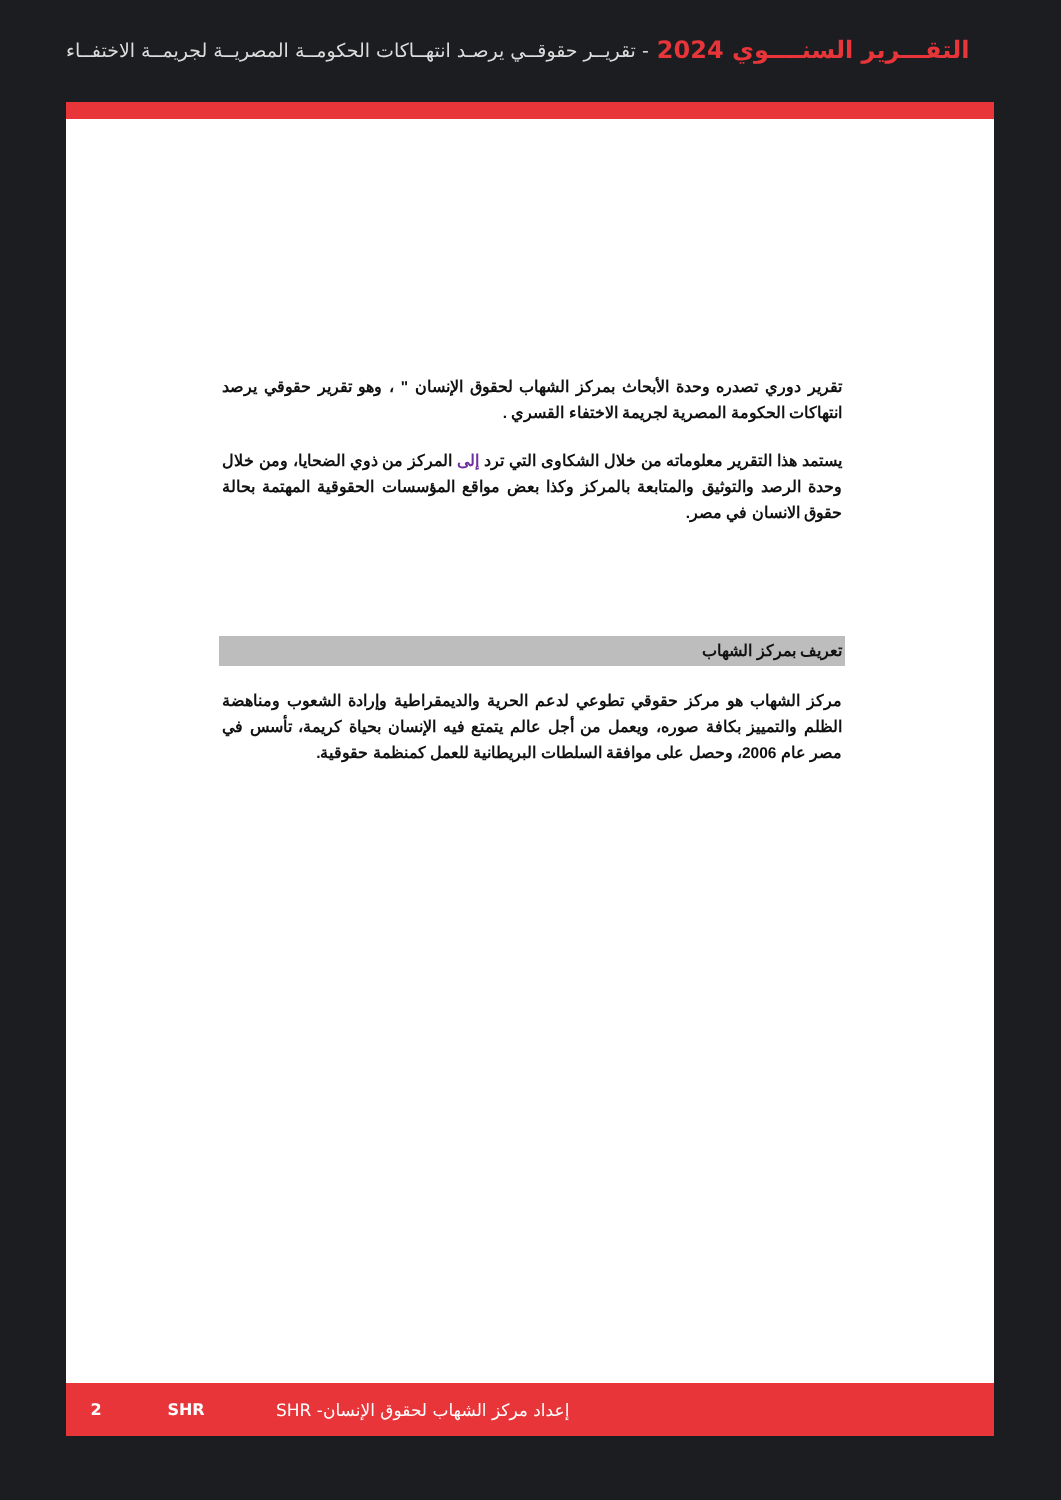التقـــرير السنــــوي 2024 - تقريــر حقوقــي يرصـد انتهــاكات الحكومــة المصريــة لجريمــة الاختفــاء
تقرير دوري تصدره وحدة الأبحاث بمركز الشهاب لحقوق الإنسان " ، وهو تقرير حقوقي يرصد انتهاكات الحكومة المصرية لجريمة الاختفاء القسري .
يستمد هذا التقرير معلوماته من خلال الشكاوى التي ترد إلى المركز من ذوي الضحايا، ومن خلال وحدة الرصد والتوثيق والمتابعة بالمركز وكذا بعض مواقع المؤسسات الحقوقية المهتمة بحالة حقوق الانسان في مصر.
تعريف بمركز الشهاب
مركز الشهاب هو مركز حقوقي تطوعي لدعم الحرية والديمقراطية وإرادة الشعوب ومناهضة الظلم والتمييز بكافة صوره، ويعمل من أجل عالم يتمتع فيه الإنسان بحياة كريمة، تأسس في مصر عام 2006، وحصل على موافقة السلطات البريطانية للعمل كمنظمة حقوقية.
2 SHR
إعداد مركز الشهاب لحقوق الإنسان- SHR